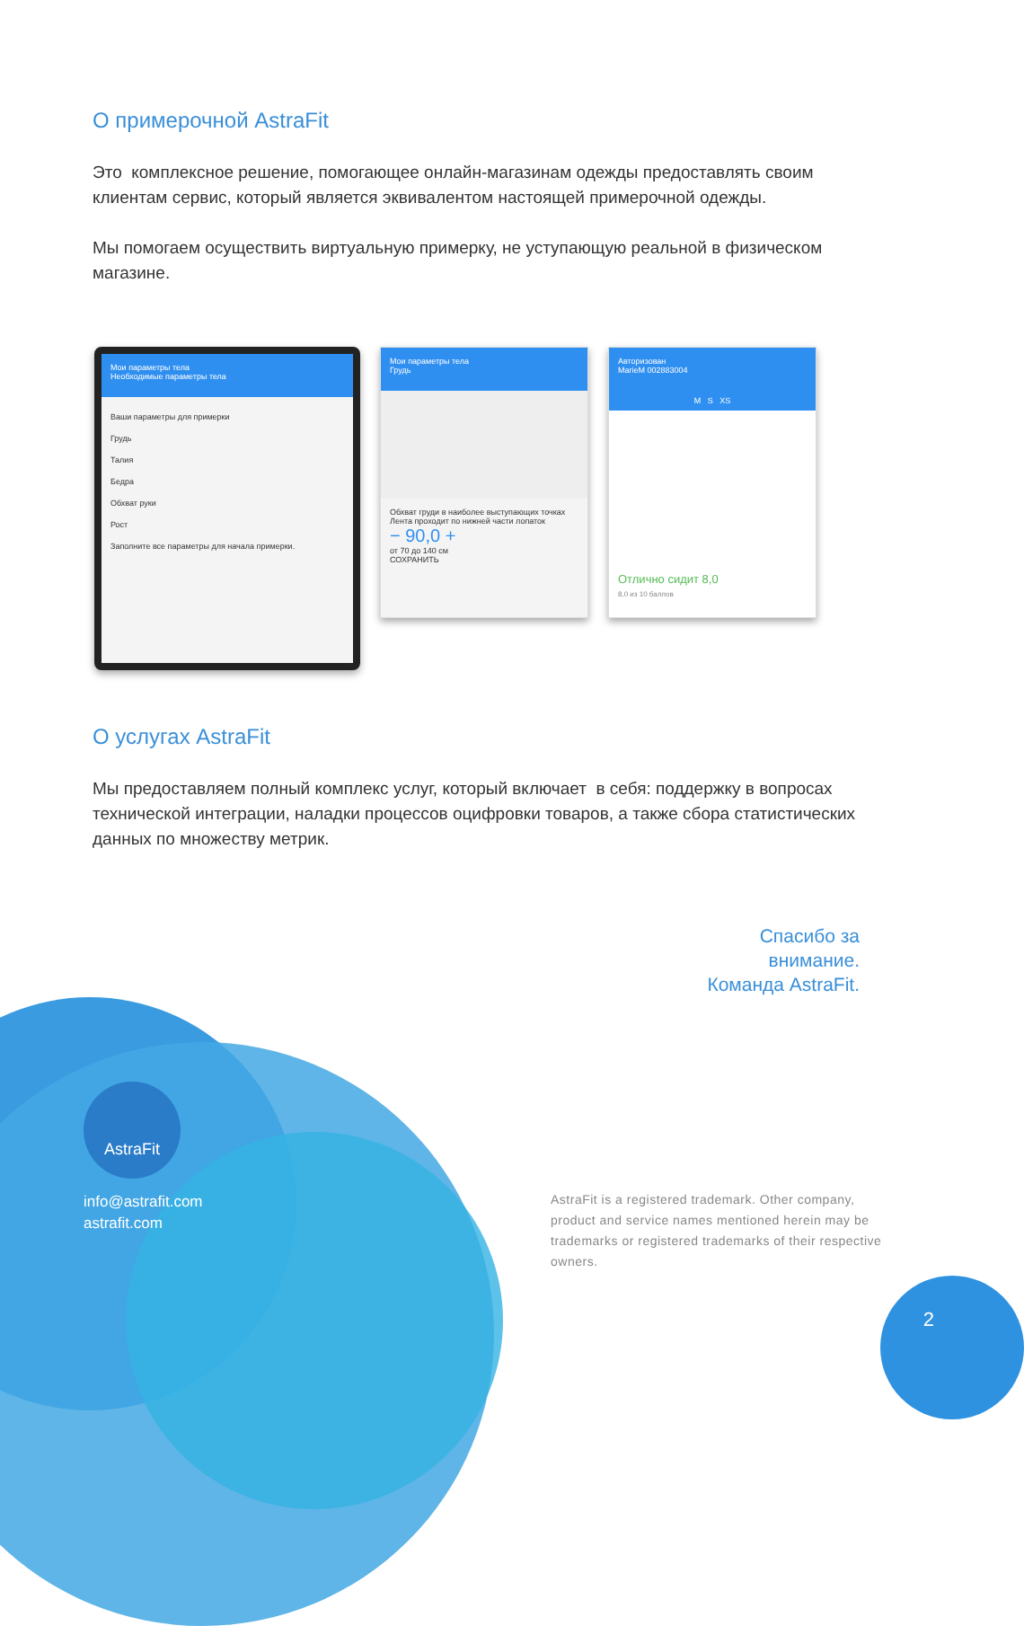О примерочной AstraFit
Это комплексное решение, помогающее онлайн-магазинам одежды предоставлять своим клиентам сервис, который является эквивалентом настоящей примерочной одежды.
Мы помогаем осуществить виртуальную примерку, не уступающую реальной в физическом магазине.
Мои параметры тела
Необходимые параметры тела
Ваши параметры для примерки
Грудь
Талия
Бедра
Обхват руки
Рост
Заполните все параметры для начала примерки.
Мои параметры тела
Грудь
Обхват груди в наиболее выступающих точках Лента проходит по нижней части лопаток
− 90,0 +
от 70 до 140 см
СОХРАНИТЬ
Авторизован
MarieM 002883004
M S XS
Отлично сидит 8,0
8,0 из 10 баллов
О услугах AstraFit
Мы предоставляем полный комплекс услуг, который включает в себя: поддержку в вопросах технической интеграции, наладки процессов оцифровки товаров, а также сбора статистических данных по множеству метрик.
Спасибо за
внимание.
Команда AstraFit.
AstraFit
info@astrafit.com
astrafit.com
AstraFit is a registered trademark. Other company, product and service names mentioned herein may be trademarks or registered trademarks of their respective owners.
2